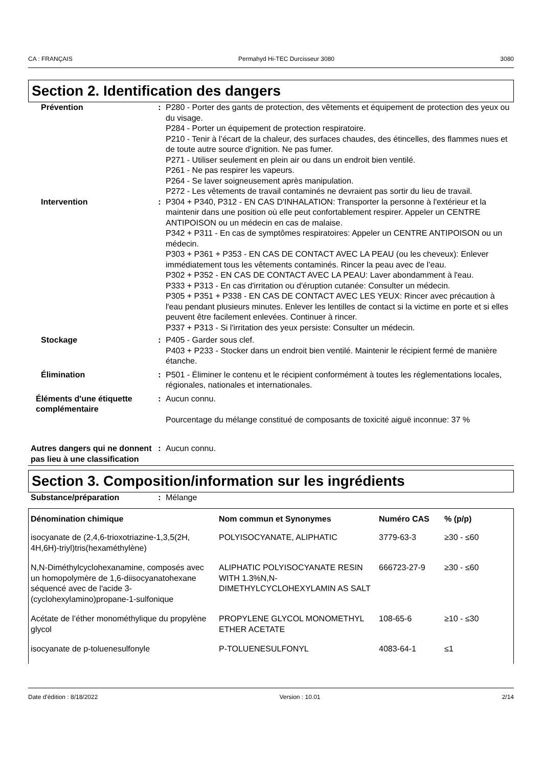CA : FRANÇAIS Permahyd Hi-TEC Durcisseur 3080 3080
Section 2. Identification des dangers
Prévention : P280 - Porter des gants de protection, des vêtements et équipement de protection des yeux ou du visage.
P284 - Porter un équipement de protection respiratoire.
P210 - Tenir à l’écart de la chaleur, des surfaces chaudes, des étincelles, des flammes nues et de toute autre source d’ignition. Ne pas fumer.
P271 - Utiliser seulement en plein air ou dans un endroit bien ventilé.
P261 - Ne pas respirer les vapeurs.
P264 - Se laver soigneusement après manipulation.
P272 - Les vêtements de travail contaminés ne devraient pas sortir du lieu de travail.
Intervention : P304 + P340, P312 - EN CAS D'INHALATION: Transporter la personne à l'extérieur et la maintenir dans une position où elle peut confortablement respirer. Appeler un CENTRE ANTIPOISON ou un médecin en cas de malaise.
P342 + P311 - En cas de symptômes respiratoires: Appeler un CENTRE ANTIPOISON ou un médecin.
P303 + P361 + P353 - EN CAS DE CONTACT AVEC LA PEAU (ou les cheveux): Enlever immédiatement tous les vêtements contaminés. Rincer la peau avec de l’eau.
P302 + P352 - EN CAS DE CONTACT AVEC LA PEAU: Laver abondamment à l'eau.
P333 + P313 - En cas d'irritation ou d'éruption cutanée: Consulter un médecin.
P305 + P351 + P338 - EN CAS DE CONTACT AVEC LES YEUX: Rincer avec précaution à l'eau pendant plusieurs minutes. Enlever les lentilles de contact si la victime en porte et si elles peuvent être facilement enlevées. Continuer à rincer.
P337 + P313 - Si l'irritation des yeux persiste: Consulter un médecin.
Stockage : P405 - Garder sous clef.
P403 + P233 - Stocker dans un endroit bien ventilé. Maintenir le récipient fermé de manière étanche.
Élimination : P501 - Éliminer le contenu et le récipient conformément à toutes les réglementations locales, régionales, nationales et internationales.
Éléments d'une étiquette complémentaire
: Aucun connu.
Pourcentage du mélange constitué de composants de toxicité aiguë inconnue: 37 %
Autres dangers qui ne donnent pas lieu à une classification
: Aucun connu.
Section 3. Composition/information sur les ingrédients
Substance/préparation : Mélange
| Dénomination chimique | Nom commun et Synonymes | Numéro CAS | % (p/p) |
| --- | --- | --- | --- |
| isocyanate de (2,4,6-trioxotriazine-1,3,5(2H, 4H,6H)-triyl)tris(hexaméthylène) | POLYISOCYANATE, ALIPHATIC | 3779-63-3 | ≥30 - ≤60 |
| N,N-Diméthylcyclohexanamine, composés avec un homopolymère de 1,6-diisocyanatohexane séquencé avec de l'acide 3-(cyclohexylamino)propane-1-sulfonique | ALIPHATIC POLYISOCYANATE RESIN WITH 1.3%N,N-DIMETHYLCYCLOHEXYLAMIN AS SALT | 666723-27-9 | ≥30 - ≤60 |
| Acétate de l’éther monométhylique du propylène glycol | PROPYLENE GLYCOL MONOMETHYL ETHER ACETATE | 108-65-6 | ≥10 - ≤30 |
| isocyanate de p-toluenesulfonyle | P-TOLUENESULFONYL | 4083-64-1 | ≤1 |
Date d'édition : 8/18/2022 Version : 10.01 2/14